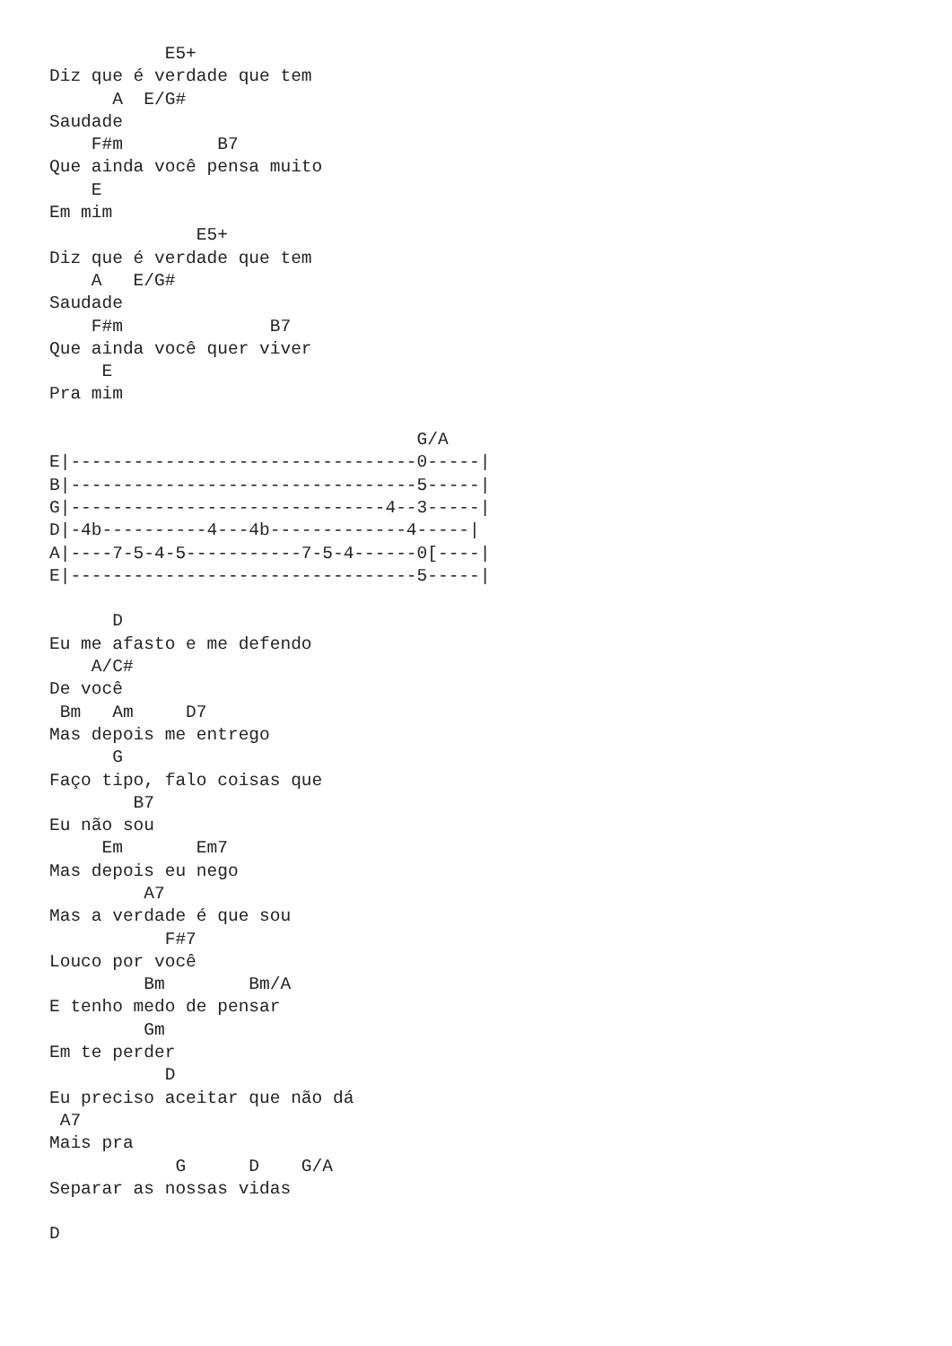E5+
Diz que é verdade que tem
      A  E/G#
Saudade
    F#m         B7
Que ainda você pensa muito
    E
Em mim
              E5+
Diz que é verdade que tem
    A   E/G#
Saudade
    F#m              B7
Que ainda você quer viver
     E
Pra mim

                                   G/A
E|---------------------------------0-----|
B|---------------------------------5-----|
G|------------------------------4--3-----|
D|-4b----------4---4b-------------4-----|
A|----7-5-4-5-----------7-5-4------0[----|
E|---------------------------------5-----|

      D
Eu me afasto e me defendo
    A/C#
De você
 Bm   Am     D7
Mas depois me entrego
      G
Faço tipo, falo coisas que
        B7
Eu não sou
     Em       Em7
Mas depois eu nego
         A7
Mas a verdade é que sou
           F#7
Louco por você
         Bm        Bm/A
E tenho medo de pensar
         Gm
Em te perder
           D
Eu preciso aceitar que não dá
 A7
Mais pra
            G      D    G/A
Separar as nossas vidas

D